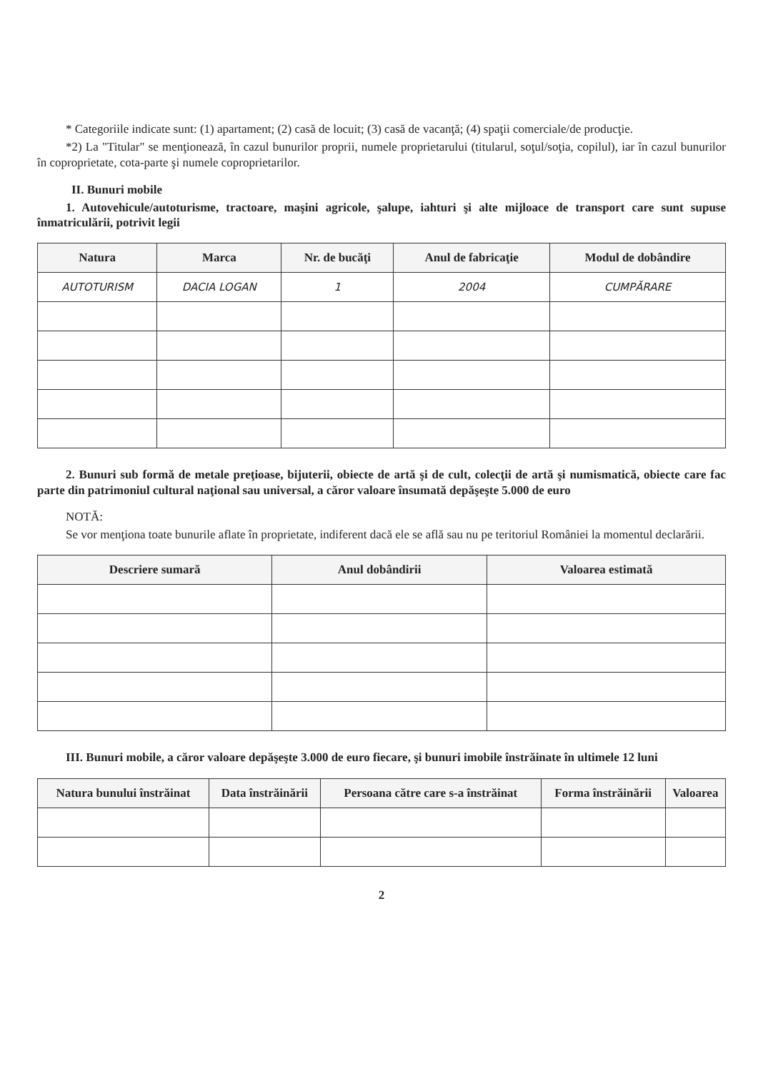* Categoriile indicate sunt: (1) apartament; (2) casă de locuit; (3) casă de vacanţă; (4) spaţii comerciale/de producţie.
*2) La "Titular" se menţionează, în cazul bunurilor proprii, numele proprietarului (titularul, soţul/soţia, copilul), iar în cazul bunurilor în coproprietate, cota-parte şi numele coproprietarilor.
II. Bunuri mobile
1. Autovehicule/autoturisme, tractoare, maşini agricole, şalupe, iahturi şi alte mijloace de transport care sunt supuse înmatriculării, potrivit legii
| Natura | Marca | Nr. de bucăţi | Anul de fabricaţie | Modul de dobândire |
| --- | --- | --- | --- | --- |
| AUTOTURISM | DACIA LOGAN | 1 | 2004 | CUMPĂRARE |
2. Bunuri sub formă de metale preţioase, bijuterii, obiecte de artă şi de cult, colecţii de artă şi numismatică, obiecte care fac parte din patrimoniul cultural naţional sau universal, a căror valoare însumată depăşeşte 5.000 de euro
NOTĂ:
Se vor menţiona toate bunurile aflate în proprietate, indiferent dacă ele se află sau nu pe teritoriul României la momentul declarării.
| Descriere sumară | Anul dobândirii | Valoarea estimată |
| --- | --- | --- |
III. Bunuri mobile, a căror valoare depăşeşte 3.000 de euro fiecare, şi bunuri imobile înstrăinate în ultimele 12 luni
| Natura bunului înstrăinat | Data înstrăinării | Persoana către care s-a înstrăinat | Forma înstrăinării | Valoarea |
| --- | --- | --- | --- | --- |
2